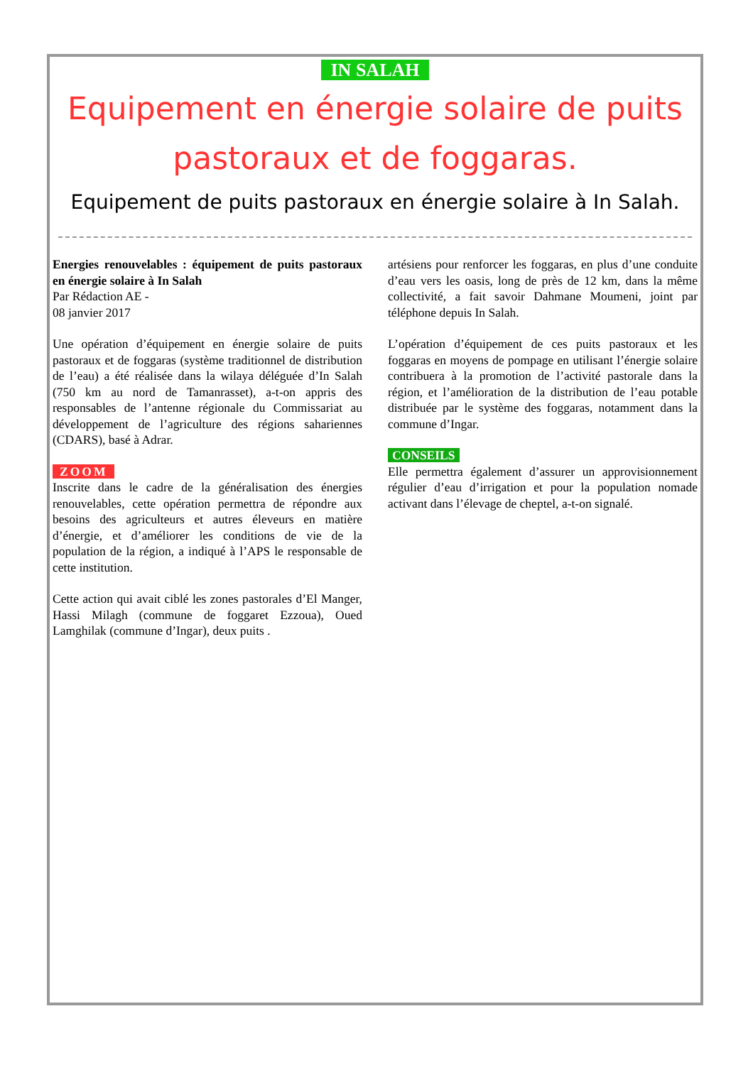IN SALAH
Equipement en énergie solaire de puits pastoraux et de foggaras.
Equipement de puits pastoraux en énergie solaire à In Salah.
Energies renouvelables : équipement de puits pastoraux en énergie solaire à In Salah
Par Rédaction AE -
08 janvier 2017
Une opération d’équipement en énergie solaire de puits pastoraux et de foggaras (système traditionnel de distribution de l’eau) a été réalisée dans la wilaya déléguée d’In Salah (750 km au nord de Tamanrasset), a-t-on appris des responsables de l’antenne régionale du Commissariat au développement de l’agriculture des régions sahariennes (CDARS), basé à Adrar.
ZOOM
Inscrite dans le cadre de la généralisation des énergies renouvelables, cette opération permettra de répondre aux besoins des agriculteurs et autres éleveurs en matière d’énergie, et d’améliorer les conditions de vie de la population de la région, a indiqué à l’APS le responsable de cette institution.
Cette action qui avait ciblé les zones pastorales d’El Manger, Hassi Milagh (commune de foggaret Ezzoua), Oued Lamghilak (commune d’Ingar), deux puits .
artésiens pour renforcer les foggaras, en plus d’une conduite d’eau vers les oasis, long de près de 12 km, dans la même collectivité, a fait savoir Dahmane Moumeni, joint par téléphone depuis In Salah.
L’opération d’équipement de ces puits pastoraux et les foggaras en moyens de pompage en utilisant l’énergie solaire contribuera à la promotion de l’activité pastorale dans la région, et l’amélioration de la distribution de l’eau potable distribuée par le système des foggaras, notamment dans la commune d’Ingar.
CONSEILS
Elle permettra également d’assurer un approvisionnement régulier d’eau d’irrigation et pour la population nomade activant dans l’élevage de cheptel, a-t-on signalé.